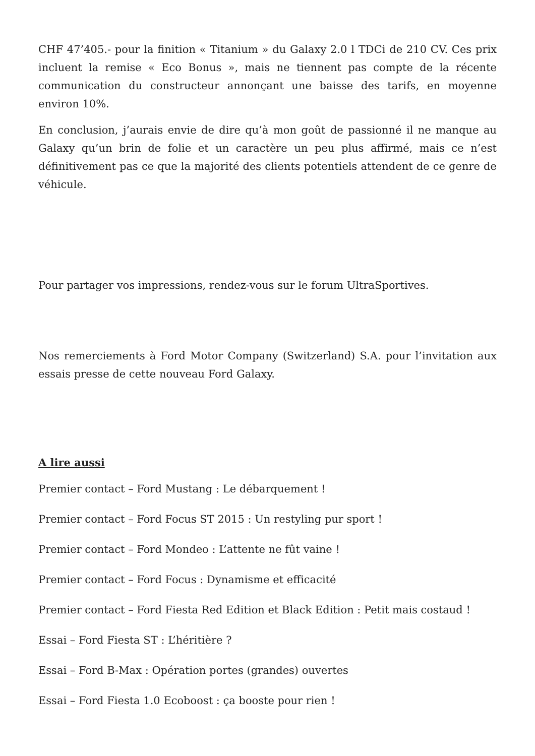CHF 47’405.- pour la finition « Titanium » du Galaxy 2.0 l TDCi de 210 CV. Ces prix incluent la remise « Eco Bonus », mais ne tiennent pas compte de la récente communication du constructeur annonçant une baisse des tarifs, en moyenne environ 10%.
En conclusion, j’aurais envie de dire qu’à mon goût de passionné il ne manque au Galaxy qu’un brin de folie et un caractère un peu plus affirmé, mais ce n’est définitivement pas ce que la majorité des clients potentiels attendent de ce genre de véhicule.
Pour partager vos impressions, rendez-vous sur le forum UltraSportives.
Nos remerciements à Ford Motor Company (Switzerland) S.A. pour l’invitation aux essais presse de cette nouveau Ford Galaxy.
A lire aussi
Premier contact – Ford Mustang : Le débarquement !
Premier contact – Ford Focus ST 2015 : Un restyling pur sport !
Premier contact – Ford Mondeo : L’attente ne fût vaine !
Premier contact – Ford Focus : Dynamisme et efficacité
Premier contact – Ford Fiesta Red Edition et Black Edition : Petit mais costaud !
Essai – Ford Fiesta ST : L’héritière ?
Essai – Ford B-Max : Opération portes (grandes) ouvertes
Essai – Ford Fiesta 1.0 Ecoboost : ça booste pour rien !